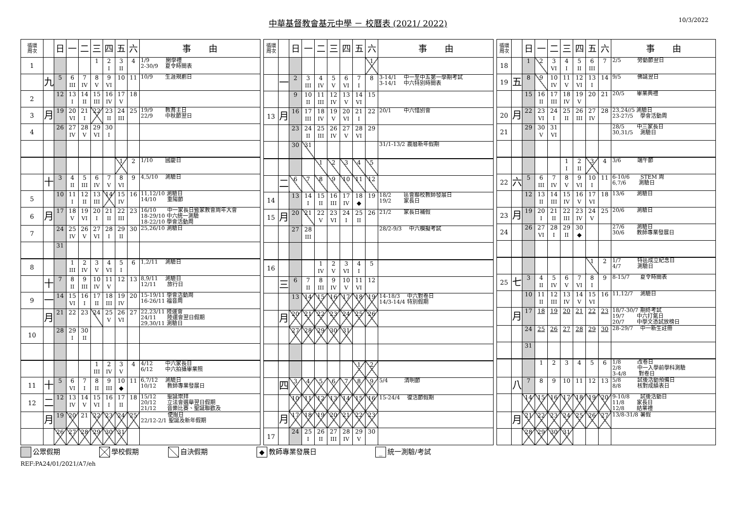中華基督教會基元中學 － 校曆表 (2021/ 2022)
10/3/2022
| 循環 周次 | | 日 | 一 | 二 | 三 | 四 | 五 | 六 | 事 由 |
| --- | --- | --- | --- | --- | --- | --- | --- | --- | --- |
| 1 | | | | | 1 | 2 I | 3 II | 4 | 1/9 開學禮 2-30/9 夏令時間表 |
| | 九 | 5 | 6 III | 7 IV | 8 V | 9 VI | 10 | 11 | 10/9 生涯規劃日 |
| 2 | | 12 | 13 I | 14 II | 15 III | 16 IV | 17 V | 18 | |
| 3 | 月 | 19 | 20 VI | 21 I | 22 | 23 II | 24 III | 25 | 19/9 教育主日 22/9 中秋節翌日 |
| 4 | | 26 | 27 IV | 28 V | 29 VI | 30 I | | | |
| | | | | | | | 1 | 2 | 1/10 國慶日 |
| | 十 | 3 | 4 II | 5 III | 6 IV | 7 V | 8 VI | 9 | 4,5/10 測驗日 |
| 5 | | 10 | 11 I | 12 II | 13 III | 14 | 15 IV | 16 | 11,12/10 測驗日 14/10 重陽節 |
| 6 | 月 | 17 | 18 V | 19 VI | 20 I | 21 II | 22 III | 23 | 16/10 中一家長日暨家教會周年大會 18-29/10 中六統一測驗 18-22/10 學會活動周 |
| 7 | | 24 | 25 IV | 26 V | 27 VI | 28 I | 29 II | 30 | 25,26/10 測驗日 |
| | | 31 | | | | | | | |
| 8 | | | 1 III | 2 IV | 3 V | 4 VI | 5 I | 6 | 1,2/11 測驗日 |
| | 十 | 7 | 8 II | 9 III | 10 IV | 11 V | 12 | 13 | 8,9/11 測驗日 12/11 旅行日 |
| 9 | 一 | 14 | 15 VI | 16 I | 17 II | 18 III | 19 IV | 20 | 15-19/11 學會活動周 16-26/11 福音周 |
| | 月 | 21 | 22 | 23 | 24 | 25 V | 26 VI | 27 | 22,23/11 陸運會 24/11 陸運會翌日假期 29,30/11 測驗日 |
| 10 | | 28 | 29 I | 30 II | | | | | |
| | | | | | 1 III | 2 IV | 3 V | 4 | 4/12 中六家長日 6/12 中六拍攝畢業照 |
| 11 | 十 | 5 | 6 VI | 7 I | 8 II | 9 III | 10 ◆ | 11 | 6,7/12 測驗日 10/12 教師專業發展日 |
| 12 | 二 | 12 | 13 IV | 14 V | 15 VI | 16 I | 17 II | 18 | 15/12 聖誕崇拜 20/12 立法會選舉翌日假期 21/12 音樂比賽、聖誕聯歡及 |
| | 月 | 19 | 20 | 21 | 22 | 23 | 24 | 25 | 便服日 22/12-2/1 聖誕及新年假期 |
| | | 26 | 27 | 28 | 29 | 30 | 31 | | |
| 循環 周次 | | 日 | 一 | 二 | 三 | 四 | 五 | 六 | 事 由 |
| --- | --- | --- | --- | --- | --- | --- | --- | --- | --- |
| | | | | | | | | 1 | |
| | 一 | 2 | 3 III | 4 IV | 5 V | 6 VI | 7 I | 8 | 3-14/1 中一至中五第一學期考試 3-14/1 中六特別時間表 |
| | | 9 | 10 II | 11 III | 12 IV | 13 V | 14 VI | 15 | |
| 13 | 月 | 16 | 17 III | 18 IV | 19 V | 20 VI | 21 I | 22 | 20/1 中六惜別會 |
| | | 23 | 24 II | 25 III | 26 IV | 27 V | 28 VI | 29 | |
| | | 30 | 31 | | | | | | 31/1-13/2 農曆新年假期 |
| | | | | 1 | 2 | 3 | 4 | 5 | |
| | 二 | 6 | 7 | 8 | 9 | 10 | 11 | 12 | |
| 14 | | 13 | 14 I | 15 II | 16 III | 17 IV | 18 ◆ | 19 | 18/2 區會聯校教師發展日 19/2 家長日 |
| 15 | 月 | 20 | 21 | 22 V | 23 VI | 24 I | 25 II | 26 | 21/2 家長日補假 |
| | | 27 | 28 III | | | | | | 28/2-9/3 中六模擬考試 |
| 16 | | | | 1 IV | 2 V | 3 VI | 4 I | 5 | |
| | 三 | 6 | 7 II | 8 III | 9 IV | 10 V | 11 VI | 12 | |
| | | 13 | 14 | 15 | 16 | 17 | 18 | 19 | 14-18/3 中六對卷日 14/3-14/4 特別假期 |
| | 月 | 20 | 21 | 22 | 23 | 24 | 25 | 26 | |
| | | 27 | 28 | 29 | 30 | 31 | | | |
| | | | | | | | 1 | 2 | |
| | 四 | 3 | 4 | 5 | 6 | 7 | 8 | 9 | 5/4 清明節 |
| | | 10 | 11 | 12 | 13 | 14 | 15 | 16 | 15-24/4 復活節假期 |
| | 月 | 17 | 18 | 19 | 20 | 21 | 22 | 23 | |
| 17 | | 24 | 25 I | 26 II | 27 III | 28 IV | 29 V | 30 | |
| 循環 周次 | | 日 | 一 | 二 | 三 | 四 | 五 | 六 | 事 由 |
| --- | --- | --- | --- | --- | --- | --- | --- | --- | --- |
| 18 | | 1 | 2 | 3 VI | 4 I | 5 II | 6 III | 7 | 2/5 勞動節翌日 |
| 19 | 五 | 8 | 9 | 10 IV | 11 V | 12 VI | 13 I | 14 | 9/5 佛誕翌日 |
| | | 15 | 16 II | 17 III | 18 IV | 19 V | 20 | 21 | 20/5 畢業典禮 |
| 20 | 月 | 22 | 23 VI | 24 I | 25 II | 26 III | 27 IV | 28 | 23,24//5 測驗日 23-27/5 學會活動周 |
| 21 | | 29 | 30 V | 31 VI | | | | | 28/5 中三家長日 30,31/5 測驗日 |
| | | | | | 1 I | 2 II | 3 | 4 | 3/6 端午節 |
| 22 | 六 | 5 | 6 III | 7 IV | 8 V | 9 VI | 10 I | 11 | 6-10/6 STEM 周 6,7/6 測驗日 |
| | | 12 | 13 II | 14 III | 15 IV | 16 V | 17 VI | 18 | 13/6 測驗日 |
| 23 | 月 | 19 | 20 I | 21 II | 22 III | 23 IV | 24 V | 25 | 20/6 測驗日 |
| 24 | | 26 | 27 VI | 28 I | 29 II | 30 ◆ | | | 27/6 測驗日 30/6 教師專業發展日 |
| | | | | | | | 1 | 2 | 1/7 特區成立紀念日 4/7 測驗日 |
| 25 | 七 | 3 | 4 II | 5 IV | 6 V | 7 VI | 8 I | 9 | 8-15/7 夏令時間表 |
| | | 10 | 11 II | 12 III | 13 IV | 14 V | 15 VI | 16 | 11,12/7 測驗日 |
| | 月 | 17 | 18 | 19 | 20 | 21 | 22 | 23 | 18/7-30/7 期終考試 19/7 中六打氣日 20/7 中學文憑試放榜日 |
| | | 24 | 25 | 26 | 27 | 28 | 29 | 30 | 28-29/7 中一新生註冊 |
| | | 31 | | | | | | | |
| | | | 1 | 2 | 3 | 4 | 5 | 6 | 1/8 改卷日 2/8 中一入學前學科測驗 3-4/8 對卷日 |
| | 八 | 7 | 8 | 9 | 10 | 11 | 12 | 13 | 5/8 試後活動預備日 8/8 核對成績表日 |
| | | 14 | 15 | 16 | 17 | 18 | 19 | 20 | 9-10/8 試後活動日 11/8 家長日 12/8 結業禮 |
| | 月 | 21 | 22 | 23 | 24 | 25 | 26 | 27 | 13/8-31/8 暑假 |
| | | 28 | 29 | 30 | 31 | | | | |
公眾假期 學校假期 自決假期
◆ 教師專業發展日
_ 統一測驗/考試
REF:PA24/01/2021/A7/eh